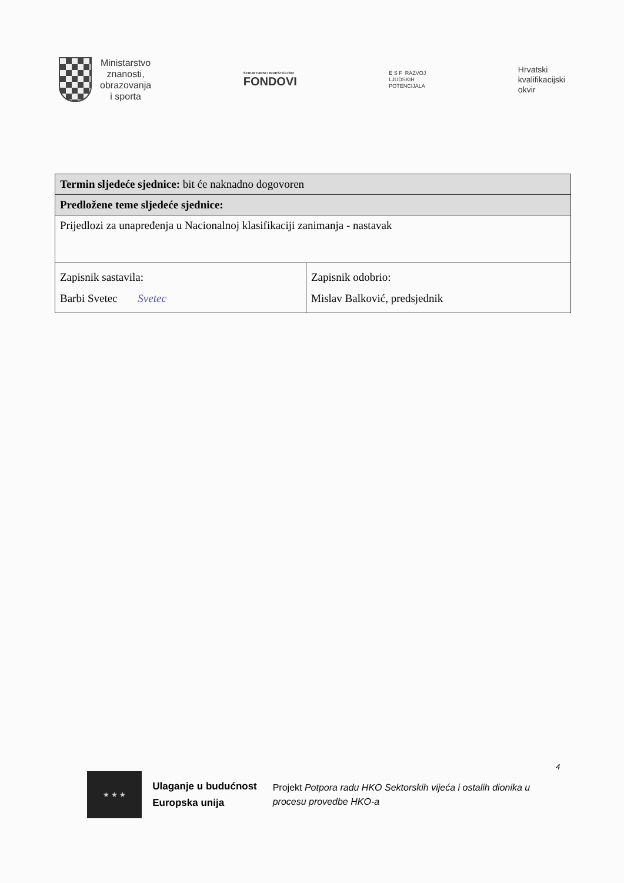Ministarstvo
znanosti,
obrazovanja
i sporta
STRUKTURNI I INVESTICIJSKI
FONDOVI
E S F RAZVOJ
LJUDSKIH
POTENCIJALA
Hrvatski
kvalifikacijski
okvir
| Termin sljedeće sjednice: bit će naknadno dogovoren | |
| Predložene teme sljedeće sjednice: | |
| Prijedlozi za unapređenja u Nacionalnoj klasifikaciji zanimanja - nastavak | |
| Zapisnik sastavila: Barbi Svetec Svetec | Zapisnik odobrio: Mislav Balković, predsjednik |
4
★ ★ ★
Ulaganje u budućnost
Europska unija
Projekt Potpora radu HKO Sektorskih vijeća i ostalih dionika u procesu provedbe HKO-a